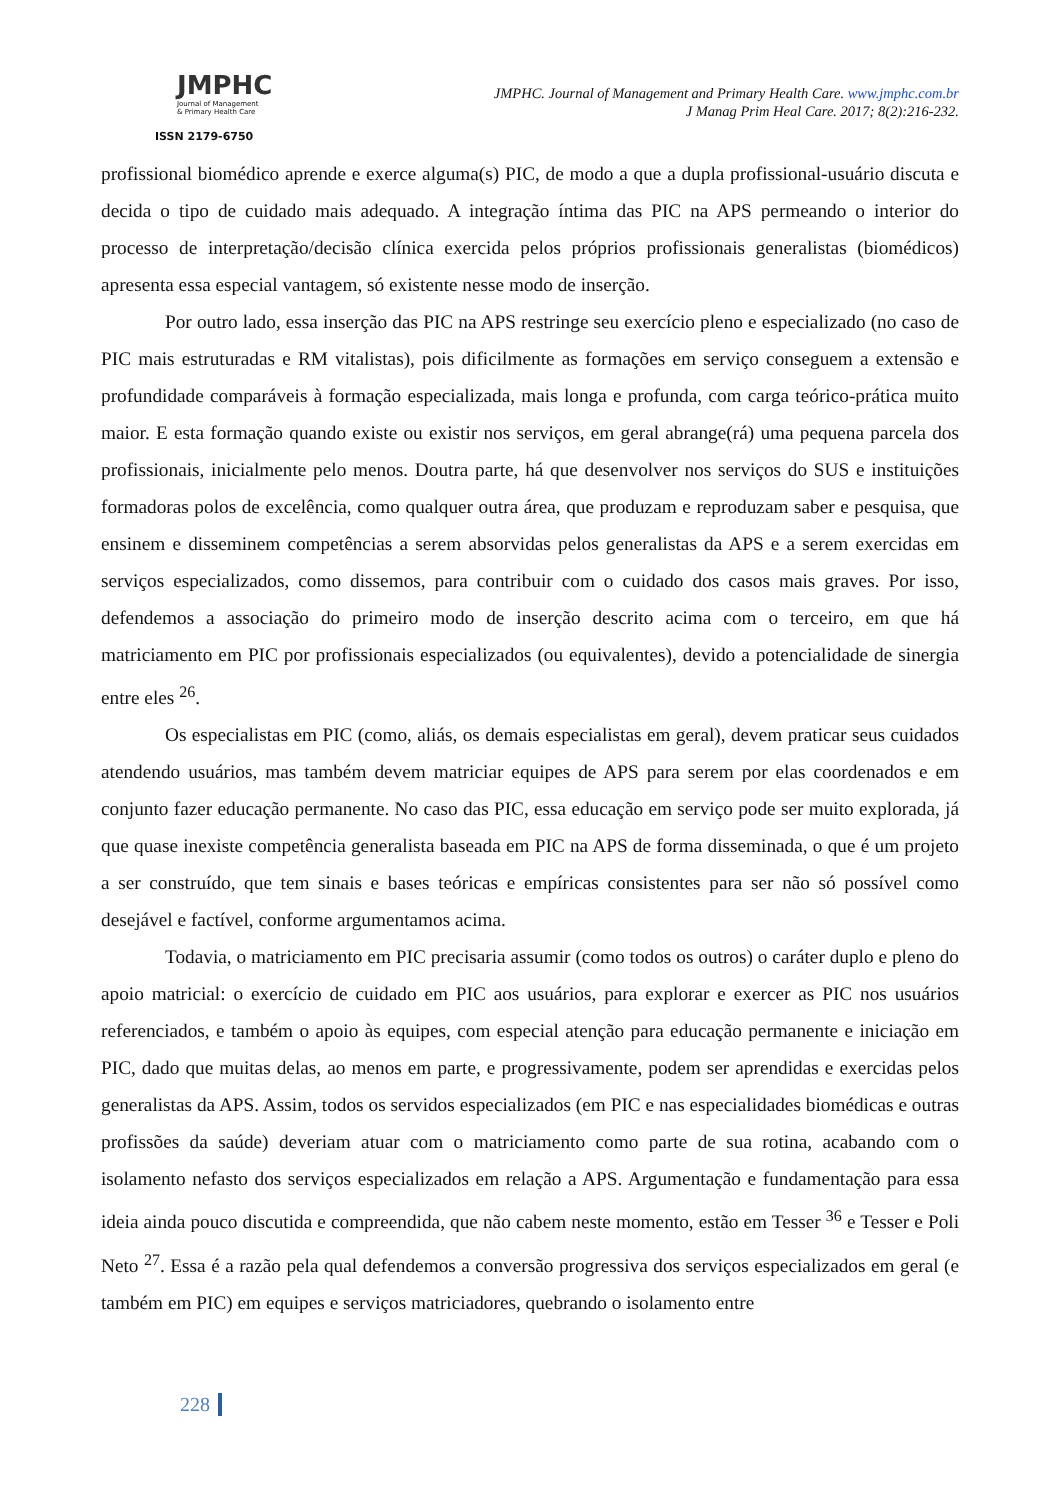JMPHC
Journal of Management
& Primary Health Care
ISSN 2179-6750
JMPHC. Journal of Management and Primary Health Care. www.jmphc.com.br
J Manag Prim Heal Care. 2017; 8(2):216-232.
profissional biomédico aprende e exerce alguma(s) PIC, de modo a que a dupla profissional-usuário discuta e decida o tipo de cuidado mais adequado. A integração íntima das PIC na APS permeando o interior do processo de interpretação/decisão clínica exercida pelos próprios profissionais generalistas (biomédicos) apresenta essa especial vantagem, só existente nesse modo de inserção.
Por outro lado, essa inserção das PIC na APS restringe seu exercício pleno e especializado (no caso de PIC mais estruturadas e RM vitalistas), pois dificilmente as formações em serviço conseguem a extensão e profundidade comparáveis à formação especializada, mais longa e profunda, com carga teórico-prática muito maior. E esta formação quando existe ou existir nos serviços, em geral abrange(rá) uma pequena parcela dos profissionais, inicialmente pelo menos. Doutra parte, há que desenvolver nos serviços do SUS e instituições formadoras polos de excelência, como qualquer outra área, que produzam e reproduzam saber e pesquisa, que ensinem e disseminem competências a serem absorvidas pelos generalistas da APS e a serem exercidas em serviços especializados, como dissemos, para contribuir com o cuidado dos casos mais graves. Por isso, defendemos a associação do primeiro modo de inserção descrito acima com o terceiro, em que há matriciamento em PIC por profissionais especializados (ou equivalentes), devido a potencialidade de sinergia entre eles <sup>26</sup>.
Os especialistas em PIC (como, aliás, os demais especialistas em geral), devem praticar seus cuidados atendendo usuários, mas também devem matriciar equipes de APS para serem por elas coordenados e em conjunto fazer educação permanente. No caso das PIC, essa educação em serviço pode ser muito explorada, já que quase inexiste competência generalista baseada em PIC na APS de forma disseminada, o que é um projeto a ser construído, que tem sinais e bases teóricas e empíricas consistentes para ser não só possível como desejável e factível, conforme argumentamos acima.
Todavia, o matriciamento em PIC precisaria assumir (como todos os outros) o caráter duplo e pleno do apoio matricial: o exercício de cuidado em PIC aos usuários, para explorar e exercer as PIC nos usuários referenciados, e também o apoio às equipes, com especial atenção para educação permanente e iniciação em PIC, dado que muitas delas, ao menos em parte, e progressivamente, podem ser aprendidas e exercidas pelos generalistas da APS. Assim, todos os servidos especializados (em PIC e nas especialidades biomédicas e outras profissões da saúde) deveriam atuar com o matriciamento como parte de sua rotina, acabando com o isolamento nefasto dos serviços especializados em relação a APS. Argumentação e fundamentação para essa ideia ainda pouco discutida e compreendida, que não cabem neste momento, estão em Tesser <sup>36</sup> e Tesser e Poli Neto <sup>27</sup>. Essa é a razão pela qual defendemos a conversão progressiva dos serviços especializados em geral (e também em PIC) em equipes e serviços matriciadores, quebrando o isolamento entre
228